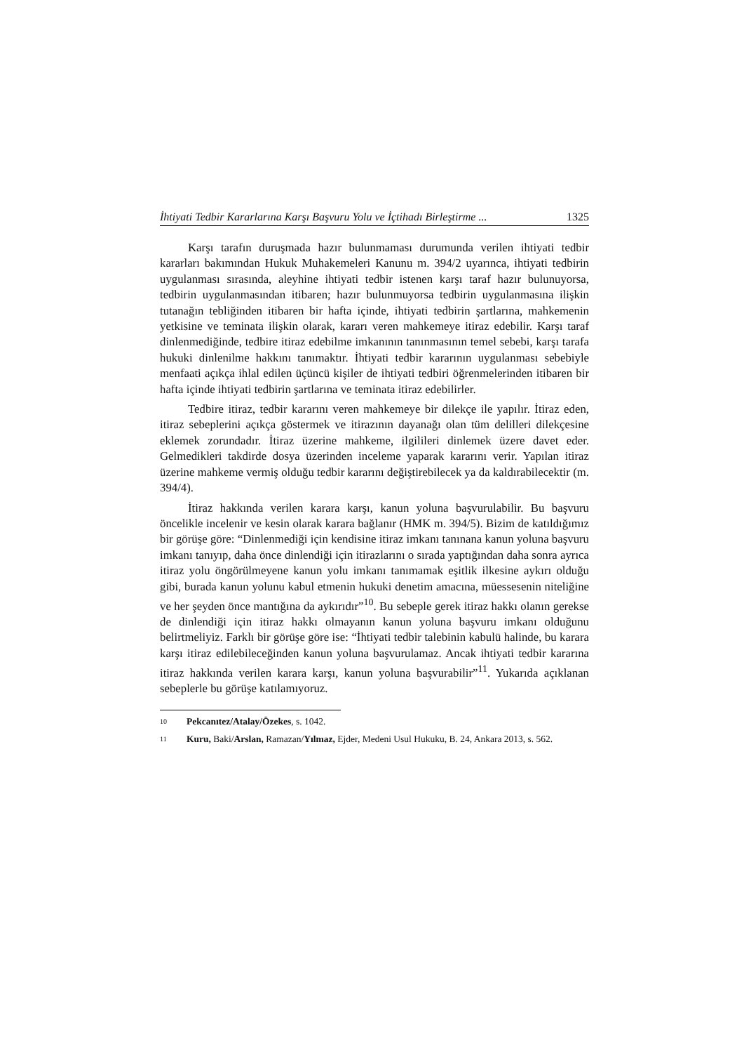İhtiyati Tedbir Kararlarına Karşı Başvuru Yolu ve İçtihadı Birleştirme ... 1325
Karşı tarafın duruşmada hazır bulunmaması durumunda verilen ihtiyati tedbir kararları bakımından Hukuk Muhakemeleri Kanunu m. 394/2 uyarınca, ihtiyati tedbirin uygulanması sırasında, aleyhine ihtiyati tedbir istenen karşı taraf hazır bulunuyorsa, tedbirin uygulanmasından itibaren; hazır bulunmuyorsa tedbirin uygulanmasına ilişkin tutanağın tebliğinden itibaren bir hafta içinde, ihtiyati tedbirin şartlarına, mahkemenin yetkisine ve teminata ilişkin olarak, kararı veren mahkemeye itiraz edebilir. Karşı taraf dinlenmediğinde, tedbire itiraz edebilme imkanının tanınmasının temel sebebi, karşı tarafa hukuki dinlenilme hakkını tanımaktır. İhtiyati tedbir kararının uygulanması sebebiyle menfaati açıkça ihlal edilen üçüncü kişiler de ihtiyati tedbiri öğrenmelerinden itibaren bir hafta içinde ihtiyati tedbirin şartlarına ve teminata itiraz edebilirler.
Tedbire itiraz, tedbir kararını veren mahkemeye bir dilekçe ile yapılır. İtiraz eden, itiraz sebeplerini açıkça göstermek ve itirazının dayanağı olan tüm delilleri dilekçesine eklemek zorundadır. İtiraz üzerine mahkeme, ilgilileri dinlemek üzere davet eder. Gelmedikleri takdirde dosya üzerinden inceleme yaparak kararını verir. Yapılan itiraz üzerine mahkeme vermiş olduğu tedbir kararını değiştirebilecek ya da kaldırabilecektir (m. 394/4).
İtiraz hakkında verilen karara karşı, kanun yoluna başvurulabilir. Bu başvuru öncelikle incelenir ve kesin olarak karara bağlanır (HMK m. 394/5). Bizim de katıldığımız bir görüşe göre: “Dinlenmediği için kendisine itiraz imkanı tanınana kanun yoluna başvuru imkanı tanıyıp, daha önce dinlendiği için itirazlarını o sırada yaptığından daha sonra ayrıca itiraz yolu öngörülmeyene kanun yolu imkanı tanımamak eşitlik ilkesine aykırı olduğu gibi, burada kanun yolunu kabul etmenin hukuki denetim amacına, müessesenin niteliğine ve her şeyden önce mantığına da aykırıdır”<sup>10</sup>. Bu sebeple gerek itiraz hakkı olanın gerekse de dinlendiği için itiraz hakkı olmayanın kanun yoluna başvuru imkanı olduğunu belirtmeliyiz. Farklı bir görüşe göre ise: “İhtiyati tedbir talebinin kabulü halinde, bu karara karşı itiraz edilebileceğinden kanun yoluna başvurulamaz. Ancak ihtiyati tedbir kararına itiraz hakkında verilen karara karşı, kanun yoluna başvurabilir”<sup>11</sup>. Yukarıda açıklanan sebeplerle bu görüşe katılamıyoruz.
<sup>10</sup> Pekcanıtez/Atalay/Özekes, s. 1042.
<sup>11</sup> Kuru, Baki/Arslan, Ramazan/Yılmaz, Ejder, Medeni Usul Hukuku, B. 24, Ankara 2013, s. 562.